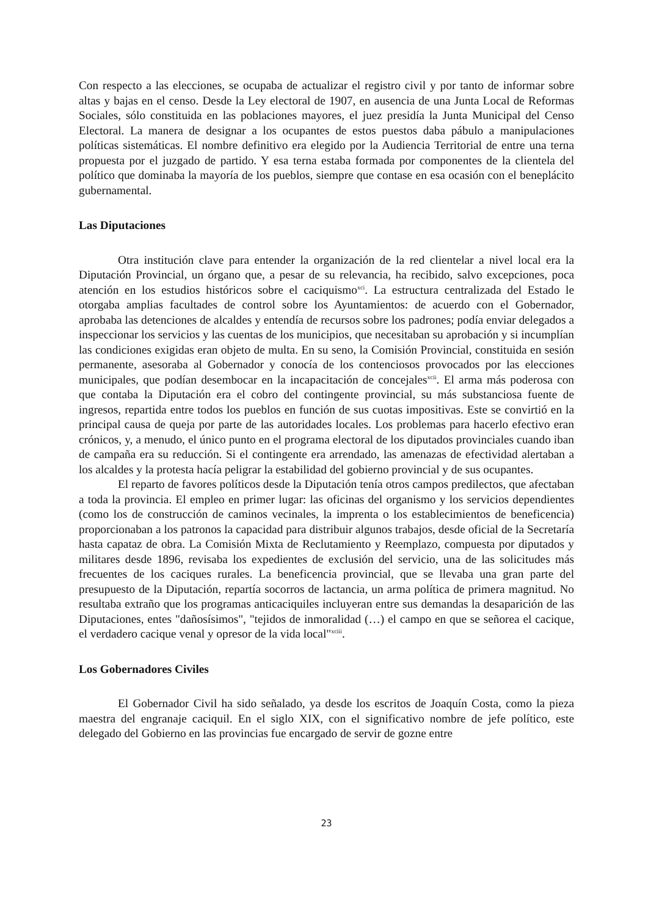Con respecto a las elecciones, se ocupaba de actualizar el registro civil y por tanto de informar sobre altas y bajas en el censo. Desde la Ley electoral de 1907, en ausencia de una Junta Local de Reformas Sociales, sólo constituida en las poblaciones mayores, el juez presidía la Junta Municipal del Censo Electoral. La manera de designar a los ocupantes de estos puestos daba pábulo a manipulaciones políticas sistemáticas. El nombre definitivo era elegido por la Audiencia Territorial de entre una terna propuesta por el juzgado de partido. Y esa terna estaba formada por componentes de la clientela del político que dominaba la mayoría de los pueblos, siempre que contase en esa ocasión con el beneplácito gubernamental.
Las Diputaciones
Otra institución clave para entender la organización de la red clientelar a nivel local era la Diputación Provincial, un órgano que, a pesar de su relevancia, ha recibido, salvo excepciones, poca atención en los estudios históricos sobre el caciquismo<sup>xci</sup>. La estructura centralizada del Estado le otorgaba amplias facultades de control sobre los Ayuntamientos: de acuerdo con el Gobernador, aprobaba las detenciones de alcaldes y entendía de recursos sobre los padrones; podía enviar delegados a inspeccionar los servicios y las cuentas de los municipios, que necesitaban su aprobación y si incumplían las condiciones exigidas eran objeto de multa. En su seno, la Comisión Provincial, constituida en sesión permanente, asesoraba al Gobernador y conocía de los contenciosos provocados por las elecciones municipales, que podían desembocar en la incapacitación de concejales<sup>xcii</sup>. El arma más poderosa con que contaba la Diputación era el cobro del contingente provincial, su más substanciosa fuente de ingresos, repartida entre todos los pueblos en función de sus cuotas impositivas. Este se convirtió en la principal causa de queja por parte de las autoridades locales. Los problemas para hacerlo efectivo eran crónicos, y, a menudo, el único punto en el programa electoral de los diputados provinciales cuando iban de campaña era su reducción. Si el contingente era arrendado, las amenazas de efectividad alertaban a los alcaldes y la protesta hacía peligrar la estabilidad del gobierno provincial y de sus ocupantes.
El reparto de favores políticos desde la Diputación tenía otros campos predilectos, que afectaban a toda la provincia. El empleo en primer lugar: las oficinas del organismo y los servicios dependientes (como los de construcción de caminos vecinales, la imprenta o los establecimientos de beneficencia) proporcionaban a los patronos la capacidad para distribuir algunos trabajos, desde oficial de la Secretaría hasta capataz de obra. La Comisión Mixta de Reclutamiento y Reemplazo, compuesta por diputados y militares desde 1896, revisaba los expedientes de exclusión del servicio, una de las solicitudes más frecuentes de los caciques rurales. La beneficencia provincial, que se llevaba una gran parte del presupuesto de la Diputación, repartía socorros de lactancia, un arma política de primera magnitud. No resultaba extraño que los programas anticaciquiles incluyeran entre sus demandas la desaparición de las Diputaciones, entes "dañosísimos", "tejidos de inmoralidad (…) el campo en que se señorea el cacique, el verdadero cacique venal y opresor de la vida local"<sup>xciii</sup>.
Los Gobernadores Civiles
El Gobernador Civil ha sido señalado, ya desde los escritos de Joaquín Costa, como la pieza maestra del engranaje caciquil. En el siglo XIX, con el significativo nombre de jefe político, este delegado del Gobierno en las provincias fue encargado de servir de gozne entre
23